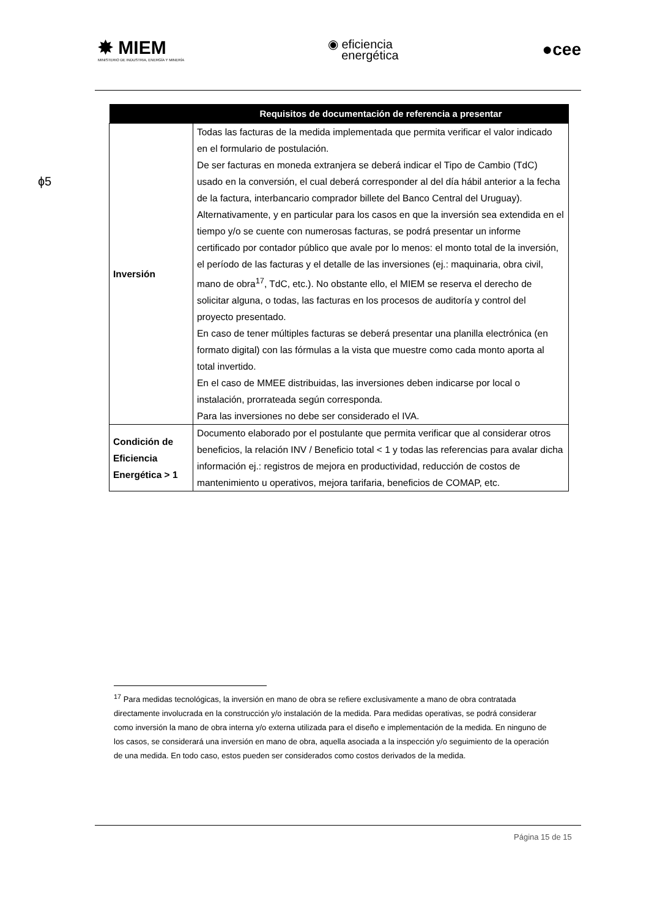✸ MIEM
MINISTERIO DE INDUSTRIA, ENERGÍA Y MINERÍA
◉ eficiencia
energética
●cee
ɸ5
| | Requisitos de documentación de referencia a presentar |
| --- | --- |
| Inversión | Todas las facturas de la medida implementada que permita verificar el valor indicado en el formulario de postulación. De ser facturas en moneda extranjera se deberá indicar el Tipo de Cambio (TdC) usado en la conversión, el cual deberá corresponder al del día hábil anterior a la fecha de la factura, interbancario comprador billete del Banco Central del Uruguay). Alternativamente, y en particular para los casos en que la inversión sea extendida en el tiempo y/o se cuente con numerosas facturas, se podrá presentar un informe certificado por contador público que avale por lo menos: el monto total de la inversión, el período de las facturas y el detalle de las inversiones (ej.: maquinaria, obra civil, mano de obra<sup>17</sup>, TdC, etc.). No obstante ello, el MIEM se reserva el derecho de solicitar alguna, o todas, las facturas en los procesos de auditoría y control del proyecto presentado. En caso de tener múltiples facturas se deberá presentar una planilla electrónica (en formato digital) con las fórmulas a la vista que muestre como cada monto aporta al total invertido. En el caso de MMEE distribuidas, las inversiones deben indicarse por local o instalación, prorrateada según corresponda. Para las inversiones no debe ser considerado el IVA. |
| Condición de Eficiencia Energética > 1 | Documento elaborado por el postulante que permita verificar que al considerar otros beneficios, la relación INV / Beneficio total < 1 y todas las referencias para avalar dicha información ej.: registros de mejora en productividad, reducción de costos de mantenimiento u operativos, mejora tarifaria, beneficios de COMAP, etc. |
<sup>17</sup> Para medidas tecnológicas, la inversión en mano de obra se refiere exclusivamente a mano de obra contratada directamente involucrada en la construcción y/o instalación de la medida. Para medidas operativas, se podrá considerar como inversión la mano de obra interna y/o externa utilizada para el diseño e implementación de la medida. En ninguno de los casos, se considerará una inversión en mano de obra, aquella asociada a la inspección y/o seguimiento de la operación de una medida. En todo caso, estos pueden ser considerados como costos derivados de la medida.
Página 15 de 15